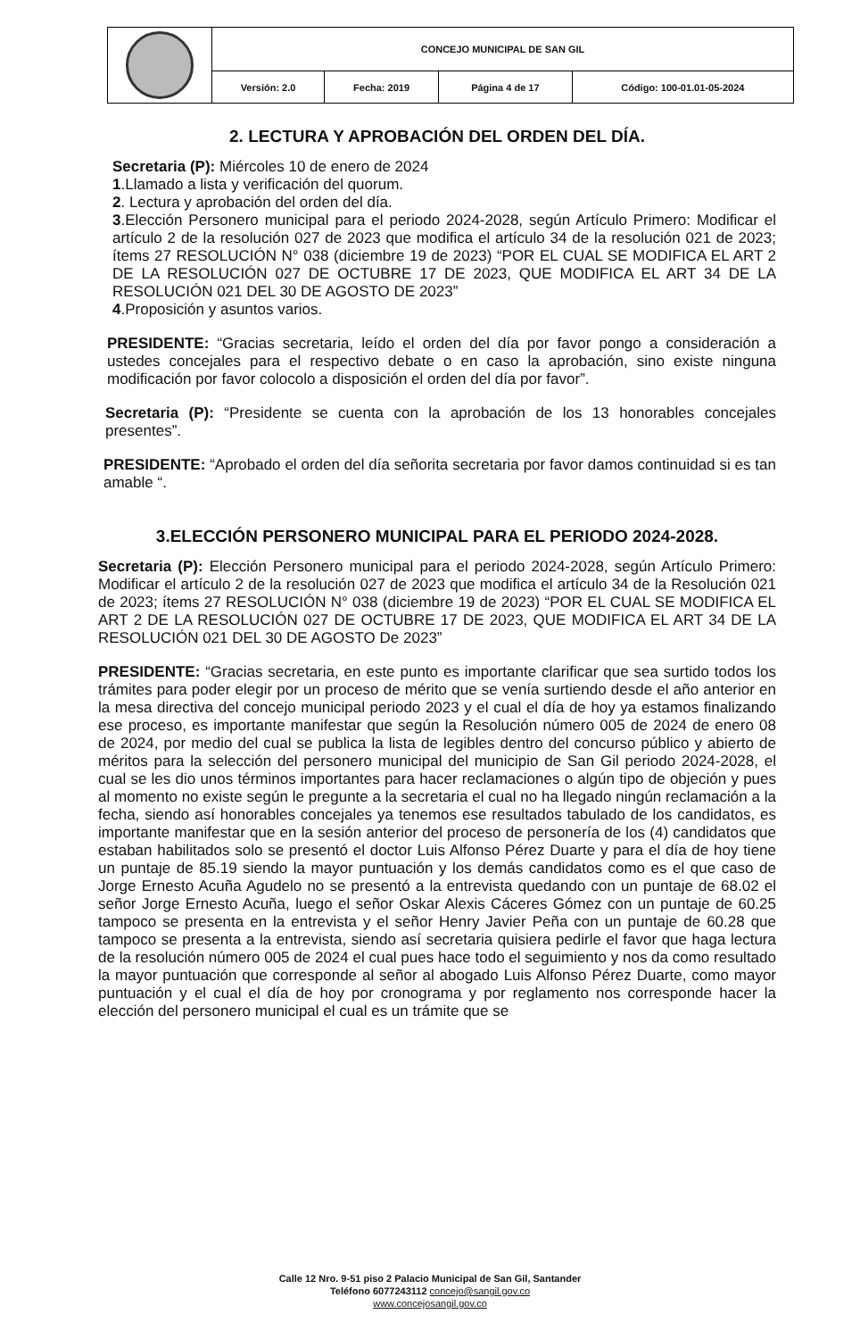| | CONCEJO MUNICIPAL DE SAN GIL | | | |
| | Versión: 2.0 | Fecha: 2019 | Página 4 de 17 | Código: 100-01.01-05-2024 |
2. LECTURA Y APROBACIÓN DEL ORDEN DEL DÍA.
Secretaria (P): Miércoles 10 de enero de 2024
1.Llamado a lista y verificación del quorum.
2. Lectura y aprobación del orden del día.
3.Elección Personero municipal para el periodo 2024-2028, según Artículo Primero: Modificar el artículo 2 de la resolución 027 de 2023 que modifica el artículo 34 de la resolución 021 de 2023; ítems 27 RESOLUCIÓN N° 038 (diciembre 19 de 2023) “POR EL CUAL SE MODIFICA EL ART 2 DE LA RESOLUCIÓN 027 DE OCTUBRE 17 DE 2023, QUE MODIFICA EL ART 34 DE LA RESOLUCIÓN 021 DEL 30 DE AGOSTO DE 2023”
4.Proposición y asuntos varios.
PRESIDENTE: “Gracias secretaria, leído el orden del día por favor pongo a consideración a ustedes concejales para el respectivo debate o en caso la aprobación, sino existe ninguna modificación por favor colocolo a disposición el orden del día por favor”.
Secretaria (P): “Presidente se cuenta con la aprobación de los 13 honorables concejales presentes”.
PRESIDENTE: “Aprobado el orden del día señorita secretaria por favor damos continuidad si es tan amable “.
3.ELECCIÓN PERSONERO MUNICIPAL PARA EL PERIODO 2024-2028.
Secretaria (P): Elección Personero municipal para el periodo 2024-2028, según Artículo Primero: Modificar el artículo 2 de la resolución 027 de 2023 que modifica el artículo 34 de la Resolución 021 de 2023; ítems 27 RESOLUCIÓN N° 038 (diciembre 19 de 2023) “POR EL CUAL SE MODIFICA EL ART 2 DE LA RESOLUCIÓN 027 DE OCTUBRE 17 DE 2023, QUE MODIFICA EL ART 34 DE LA RESOLUCIÓN 021 DEL 30 DE AGOSTO De 2023”
PRESIDENTE: “Gracias secretaria, en este punto es importante clarificar que sea surtido todos los trámites para poder elegir por un proceso de mérito que se venía surtiendo desde el año anterior en la mesa directiva del concejo municipal periodo 2023 y el cual el día de hoy ya estamos finalizando ese proceso, es importante manifestar que según la Resolución número 005 de 2024 de enero 08 de 2024, por medio del cual se publica la lista de legibles dentro del concurso público y abierto de méritos para la selección del personero municipal del municipio de San Gil periodo 2024-2028, el cual se les dio unos términos importantes para hacer reclamaciones o algún tipo de objeción y pues al momento no existe según le pregunte a la secretaria el cual no ha llegado ningún reclamación a la fecha, siendo así honorables concejales ya tenemos ese resultados tabulado de los candidatos, es importante manifestar que en la sesión anterior del proceso de personería de los (4) candidatos que estaban habilitados solo se presentó el doctor Luis Alfonso Pérez Duarte y para el día de hoy tiene un puntaje de 85.19 siendo la mayor puntuación y los demás candidatos como es el que caso de Jorge Ernesto Acuña Agudelo no se presentó a la entrevista quedando con un puntaje de 68.02 el señor Jorge Ernesto Acuña, luego el señor Oskar Alexis Cáceres Gómez con un puntaje de 60.25 tampoco se presenta en la entrevista y el señor Henry Javier Peña con un puntaje de 60.28 que tampoco se presenta a la entrevista, siendo así secretaria quisiera pedirle el favor que haga lectura de la resolución número 005 de 2024 el cual pues hace todo el seguimiento y nos da como resultado la mayor puntuación que corresponde al señor al abogado Luis Alfonso Pérez Duarte, como mayor puntuación y el cual el día de hoy por cronograma y por reglamento nos corresponde hacer la elección del personero municipal el cual es un trámite que se
Calle 12 Nro. 9-51 piso 2 Palacio Municipal de San Gil, Santander
Teléfono 6077243112 concejo@sangil.gov.co
www.concejosangil.gov.co